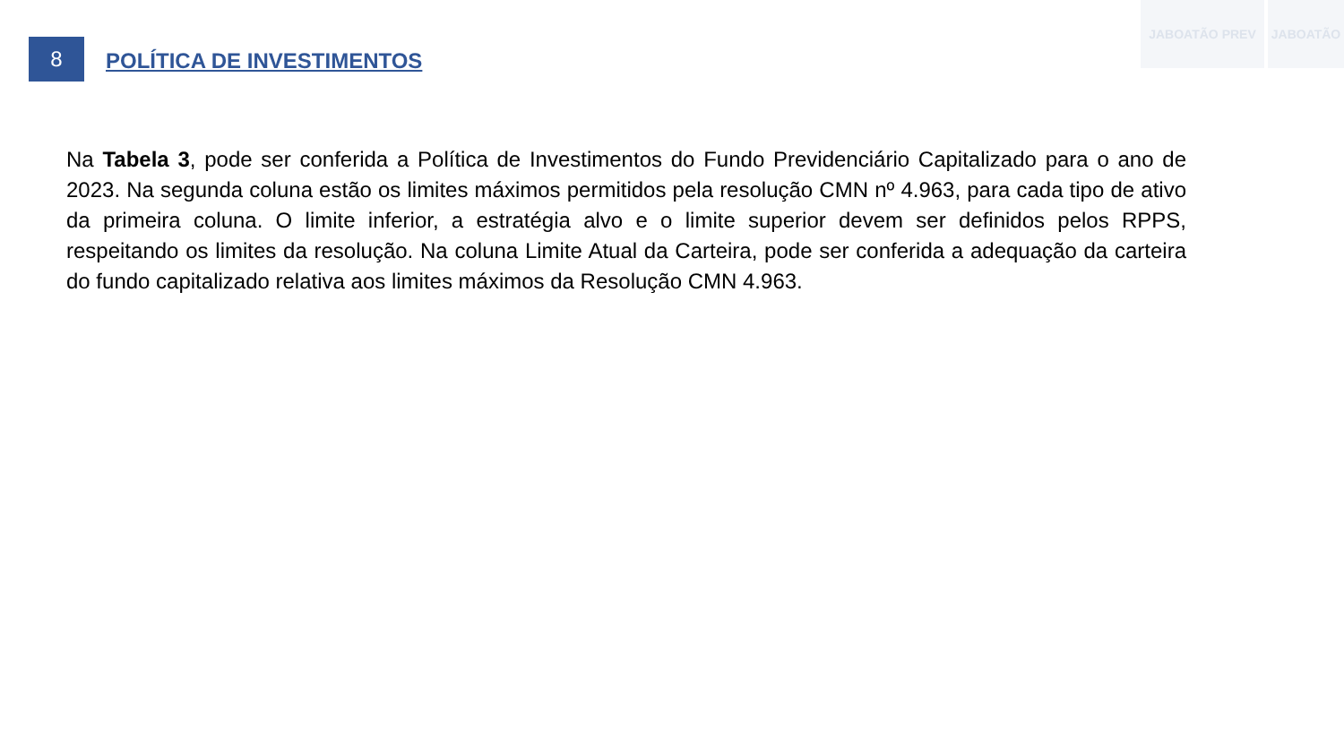JABOATÃO PREV JABOATÃO
8
POLÍTICA DE INVESTIMENTOS
Na Tabela 3, pode ser conferida a Política de Investimentos do Fundo Previdenciário Capitalizado para o ano de 2023. Na segunda coluna estão os limites máximos permitidos pela resolução CMN nº 4.963, para cada tipo de ativo da primeira coluna. O limite inferior, a estratégia alvo e o limite superior devem ser definidos pelos RPPS, respeitando os limites da resolução. Na coluna Limite Atual da Carteira, pode ser conferida a adequação da carteira do fundo capitalizado relativa aos limites máximos da Resolução CMN 4.963.